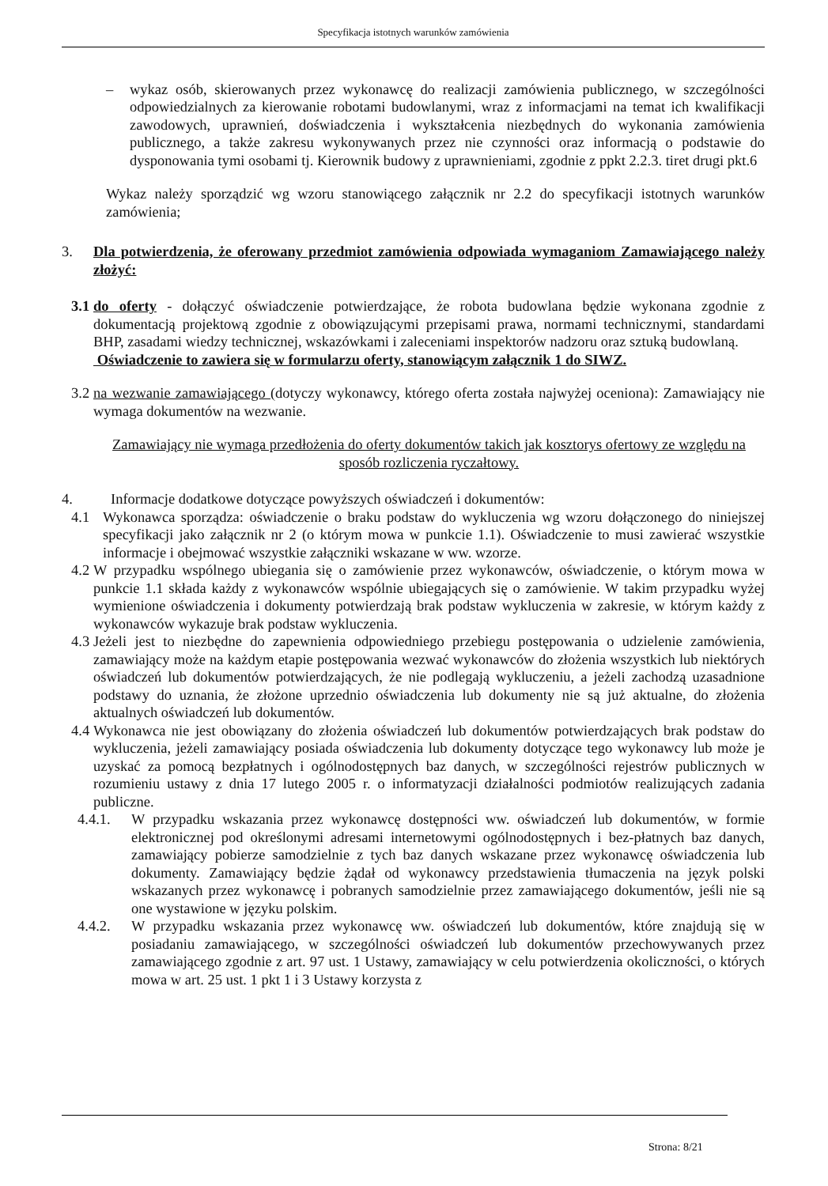Specyfikacja istotnych warunków zamówienia
– wykaz osób, skierowanych przez wykonawcę do realizacji zamówienia publicznego, w szczególności odpowiedzialnych za kierowanie robotami budowlanymi, wraz z informacjami na temat ich kwalifikacji zawodowych, uprawnień, doświadczenia i wykształcenia niezbędnych do wykonania zamówienia publicznego, a także zakresu wykonywanych przez nie czynności oraz informacją o podstawie do dysponowania tymi osobami tj. Kierownik budowy z uprawnieniami, zgodnie z ppkt 2.2.3. tiret drugi pkt.6
Wykaz należy sporządzić wg wzoru stanowiącego załącznik nr 2.2 do specyfikacji istotnych warunków zamówienia;
3. Dla potwierdzenia, że oferowany przedmiot zamówienia odpowiada wymaganiom Zamawiającego należy złożyć:
3.1 do oferty - dołączyć oświadczenie potwierdzające, że robota budowlana będzie wykonana zgodnie z dokumentacją projektową zgodnie z obowiązującymi przepisami prawa, normami technicznymi, standardami BHP, zasadami wiedzy technicznej, wskazówkami i zaleceniami inspektorów nadzoru oraz sztuką budowlaną.
Oświadczenie to zawiera się w formularzu oferty, stanowiącym załącznik 1 do SIWZ.
3.2 na wezwanie zamawiającego (dotyczy wykonawcy, którego oferta została najwyżej oceniona): Zamawiający nie wymaga dokumentów na wezwanie.
Zamawiający nie wymaga przedłożenia do oferty dokumentów takich jak kosztorys ofertowy ze względu na sposób rozliczenia ryczałtowy.
4. Informacje dodatkowe dotyczące powyższych oświadczeń i dokumentów:
4.1 Wykonawca sporządza: oświadczenie o braku podstaw do wykluczenia wg wzoru dołączonego do niniejszej specyfikacji jako załącznik nr 2 (o którym mowa w punkcie 1.1). Oświadczenie to musi zawierać wszystkie informacje i obejmować wszystkie załączniki wskazane w ww. wzorze.
4.2 W przypadku wspólnego ubiegania się o zamówienie przez wykonawców, oświadczenie, o którym mowa w punkcie 1.1 składa każdy z wykonawców wspólnie ubiegających się o zamówienie. W takim przypadku wyżej wymienione oświadczenia i dokumenty potwierdzają brak podstaw wykluczenia w zakresie, w którym każdy z wykonawców wykazuje brak podstaw wykluczenia.
4.3 Jeżeli jest to niezbędne do zapewnienia odpowiedniego przebiegu postępowania o udzielenie zamówienia, zamawiający może na każdym etapie postępowania wezwać wykonawców do złożenia wszystkich lub niektórych oświadczeń lub dokumentów potwierdzających, że nie podlegają wykluczeniu, a jeżeli zachodzą uzasadnione podstawy do uznania, że złożone uprzednio oświadczenia lub dokumenty nie są już aktualne, do złożenia aktualnych oświadczeń lub dokumentów.
4.4 Wykonawca nie jest obowiązany do złożenia oświadczeń lub dokumentów potwierdzających brak podstaw do wykluczenia, jeżeli zamawiający posiada oświadczenia lub dokumenty dotyczące tego wykonawcy lub może je uzyskać za pomocą bezpłatnych i ogólnodostępnych baz danych, w szczególności rejestrów publicznych w rozumieniu ustawy z dnia 17 lutego 2005 r. o informatyzacji działalności podmiotów realizujących zadania publiczne.
4.4.1. W przypadku wskazania przez wykonawcę dostępności ww. oświadczeń lub dokumentów, w formie elektronicznej pod określonymi adresami internetowymi ogólnodostępnych i bez-płatnych baz danych, zamawiający pobierze samodzielnie z tych baz danych wskazane przez wykonawcę oświadczenia lub dokumenty. Zamawiający będzie żądał od wykonawcy przedstawienia tłumaczenia na język polski wskazanych przez wykonawcę i pobranych samodzielnie przez zamawiającego dokumentów, jeśli nie są one wystawione w języku polskim.
4.4.2. W przypadku wskazania przez wykonawcę ww. oświadczeń lub dokumentów, które znajdują się w posiadaniu zamawiającego, w szczególności oświadczeń lub dokumentów przechowywanych przez zamawiającego zgodnie z art. 97 ust. 1 Ustawy, zamawiający w celu potwierdzenia okoliczności, o których mowa w art. 25 ust. 1 pkt 1 i 3 Ustawy korzysta z
Strona: 8/21